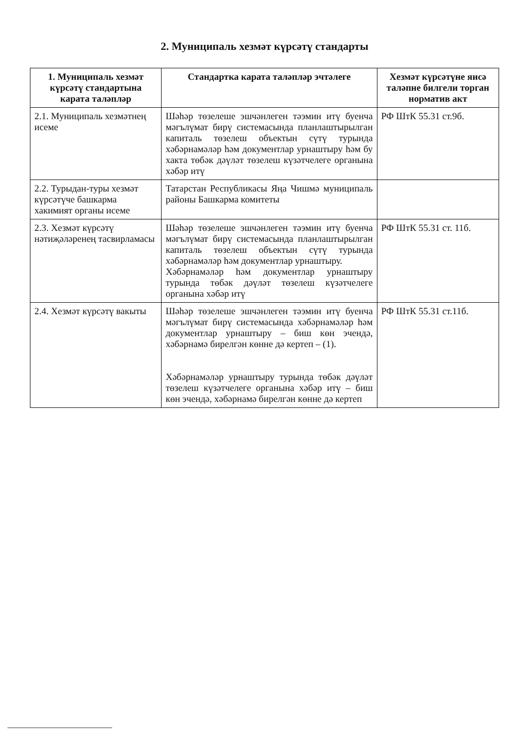2. Муниципаль хезмәт күрсәтү стандарты
| 1. Муниципаль хезмәт күрсәтү стандартына карата таләпләр | Стандартка карата таләпләр эчтәлеге | Хезмәт күрсәтүне яисә таләпне билгели торган норматив акт |
| --- | --- | --- |
| 2.1. Муниципаль хезмәтнең исеме | Шәһәр төзелеше эшчәнлеген тәэмин итү буенча мәгълүмат бирү системасында планлаштырылган капиталь төзелеш объектын сүтү турында хәбәрнамәләр һәм документлар урнаштыру һәм бу хакта төбәк дәүләт төзелеш күзәтчелеге органына хәбәр итү | РФ ШтК 55.31 ст.9б. |
| 2.2. Турыдан-туры хезмәт күрсәтүче башкарма хакимият органы исеме | Татарстан Республикасы Яңа Чишмә муниципаль районы Башкарма комитеты | |
| 2.3. Хезмәт күрсәтү нәтиҗәләренең тасвирламасы | Шәһәр төзелеше эшчәнлеген тәэмин итү буенча мәгълүмат бирү системасында планлаштырылган капиталь төзелеш объектын сүтү турында хәбәрнамәләр һәм документлар урнаштыру. Хәбәрнамәләр һәм документлар урнаштыру турында төбәк дәүләт төзелеш күзәтчелеге органына хәбәр итү | РФ ШтК 55.31 ст. 11б. |
| 2.4. Хезмәт күрсәтү вакыты | Шәһәр төзелеше эшчәнлеген тәэмин итү буенча мәгълүмат бирү системасында хәбәрнамәләр һәм документлар урнаштыру – биш көн эчендә, хәбәрнамә бирелгән көнне дә кертеп – (1). Хәбәрнамәләр урнаштыру турында төбәк дәүләт төзелеш күзәтчелеге органына хәбәр итү – биш көн эчендә, хәбәрнамә бирелгән көнне дә кертеп | РФ ШтК 55.31 ст.11б. |